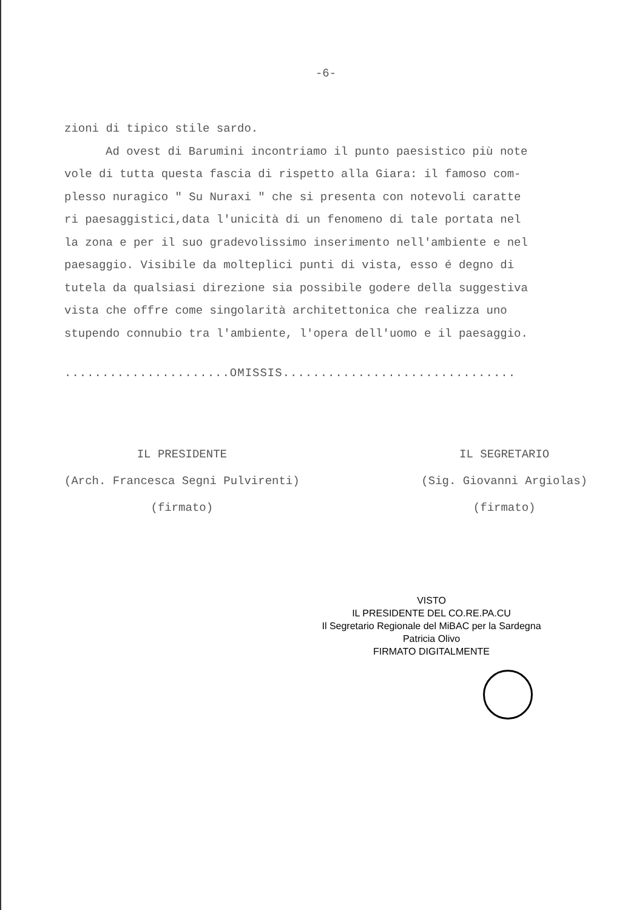-6-
zioni di tipico stile sardo.
Ad ovest di Barumini incontriamo il punto paesistico più note
vole di tutta questa fascia di rispetto alla Giara: il famoso com-
plesso nuragico " Su Nuraxi " che si presenta con notevoli caratte
ri paesaggistici,data l'unicità di un fenomeno di tale portata nel
la zona e per il suo gradevolissimo inserimento nell'ambiente e nel
paesaggio. Visibile da molteplici punti di vista, esso é degno di
tutela da qualsiasi direzione sia possibile godere della suggestiva
vista che offre come singolarità architettonica che realizza uno
stupendo connubio tra l'ambiente, l'opera dell'uomo e il paesaggio.
......................OMISSIS...............................
IL PRESIDENTE
(Arch. Francesca Segni Pulvirenti)
(firmato)
IL SEGRETARIO
(Sig. Giovanni Argiolas)
(firmato)
VISTO
IL PRESIDENTE DEL CO.RE.PA.CU
Il Segretario Regionale del MiBAC per la Sardegna
Patricia Olivo
FIRMATO DIGITALMENTE